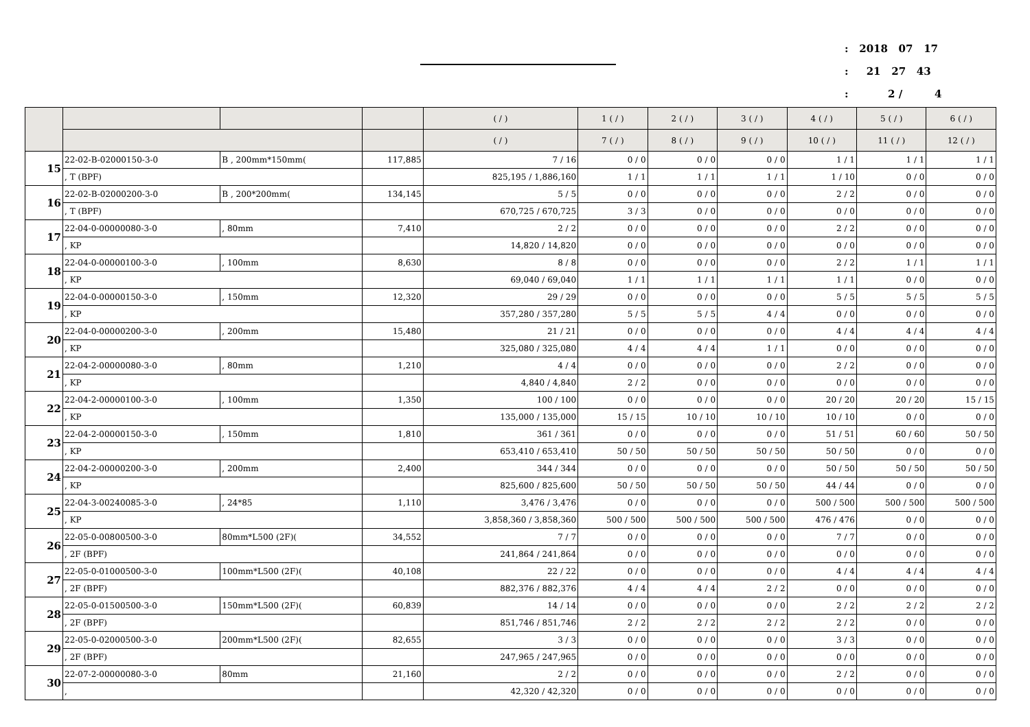: 2018 07 17
: 21 27 43
: 2 / 4
| | | | | ( / ) | 1 ( / ) | 2 ( / ) | 3 ( / ) | 4 ( / ) | 5 ( / ) | 6 ( / ) |
| --- | --- | --- | --- | --- | --- | --- | --- | --- | --- | --- |
| | | | | ( / ) | 7 ( / ) | 8 ( / ) | 9 ( / ) | 10 ( / ) | 11 ( / ) | 12 ( / ) |
| 15 | 22-02-B-02000150-3-0 | B , 200mm*150mm( | 117,885 | 7 / 16 | 0 / 0 | 0 / 0 | 0 / 0 | 1 / 1 | 1 / 1 | 1 / 1 |
| | , T (BPF) | | | 825,195 / 1,886,160 | 1 / 1 | 1 / 1 | 1 / 1 | 1 / 10 | 0 / 0 | 0 / 0 |
| 16 | 22-02-B-02000200-3-0 | B , 200*200mm( | 134,145 | 5 / 5 | 0 / 0 | 0 / 0 | 0 / 0 | 2 / 2 | 0 / 0 | 0 / 0 |
| | , T (BPF) | | | 670,725 / 670,725 | 3 / 3 | 0 / 0 | 0 / 0 | 0 / 0 | 0 / 0 | 0 / 0 |
| 17 | 22-04-0-00000080-3-0 | , 80mm | 7,410 | 2 / 2 | 0 / 0 | 0 / 0 | 0 / 0 | 2 / 2 | 0 / 0 | 0 / 0 |
| | , KP | | | 14,820 / 14,820 | 0 / 0 | 0 / 0 | 0 / 0 | 0 / 0 | 0 / 0 | 0 / 0 |
| 18 | 22-04-0-00000100-3-0 | , 100mm | 8,630 | 8 / 8 | 0 / 0 | 0 / 0 | 0 / 0 | 2 / 2 | 1 / 1 | 1 / 1 |
| | , KP | | | 69,040 / 69,040 | 1 / 1 | 1 / 1 | 1 / 1 | 1 / 1 | 0 / 0 | 0 / 0 |
| 19 | 22-04-0-00000150-3-0 | , 150mm | 12,320 | 29 / 29 | 0 / 0 | 0 / 0 | 0 / 0 | 5 / 5 | 5 / 5 | 5 / 5 |
| | , KP | | | 357,280 / 357,280 | 5 / 5 | 5 / 5 | 4 / 4 | 0 / 0 | 0 / 0 | 0 / 0 |
| 20 | 22-04-0-00000200-3-0 | , 200mm | 15,480 | 21 / 21 | 0 / 0 | 0 / 0 | 0 / 0 | 4 / 4 | 4 / 4 | 4 / 4 |
| | , KP | | | 325,080 / 325,080 | 4 / 4 | 4 / 4 | 1 / 1 | 0 / 0 | 0 / 0 | 0 / 0 |
| 21 | 22-04-2-00000080-3-0 | , 80mm | 1,210 | 4 / 4 | 0 / 0 | 0 / 0 | 0 / 0 | 2 / 2 | 0 / 0 | 0 / 0 |
| | , KP | | | 4,840 / 4,840 | 2 / 2 | 0 / 0 | 0 / 0 | 0 / 0 | 0 / 0 | 0 / 0 |
| 22 | 22-04-2-00000100-3-0 | , 100mm | 1,350 | 100 / 100 | 0 / 0 | 0 / 0 | 0 / 0 | 20 / 20 | 20 / 20 | 15 / 15 |
| | , KP | | | 135,000 / 135,000 | 15 / 15 | 10 / 10 | 10 / 10 | 10 / 10 | 0 / 0 | 0 / 0 |
| 23 | 22-04-2-00000150-3-0 | , 150mm | 1,810 | 361 / 361 | 0 / 0 | 0 / 0 | 0 / 0 | 51 / 51 | 60 / 60 | 50 / 50 |
| | , KP | | | 653,410 / 653,410 | 50 / 50 | 50 / 50 | 50 / 50 | 50 / 50 | 0 / 0 | 0 / 0 |
| 24 | 22-04-2-00000200-3-0 | , 200mm | 2,400 | 344 / 344 | 0 / 0 | 0 / 0 | 0 / 0 | 50 / 50 | 50 / 50 | 50 / 50 |
| | , KP | | | 825,600 / 825,600 | 50 / 50 | 50 / 50 | 50 / 50 | 44 / 44 | 0 / 0 | 0 / 0 |
| 25 | 22-04-3-00240085-3-0 | , 24*85 | 1,110 | 3,476 / 3,476 | 0 / 0 | 0 / 0 | 0 / 0 | 500 / 500 | 500 / 500 | 500 / 500 |
| | , KP | | | 3,858,360 / 3,858,360 | 500 / 500 | 500 / 500 | 500 / 500 | 476 / 476 | 0 / 0 | 0 / 0 |
| 26 | 22-05-0-00800500-3-0 | 80mm*L500 (2F)( | 34,552 | 7 / 7 | 0 / 0 | 0 / 0 | 0 / 0 | 7 / 7 | 0 / 0 | 0 / 0 |
| | , 2F (BPF) | | | 241,864 / 241,864 | 0 / 0 | 0 / 0 | 0 / 0 | 0 / 0 | 0 / 0 | 0 / 0 |
| 27 | 22-05-0-01000500-3-0 | 100mm*L500 (2F)( | 40,108 | 22 / 22 | 0 / 0 | 0 / 0 | 0 / 0 | 4 / 4 | 4 / 4 | 4 / 4 |
| | , 2F (BPF) | | | 882,376 / 882,376 | 4 / 4 | 4 / 4 | 2 / 2 | 0 / 0 | 0 / 0 | 0 / 0 |
| 28 | 22-05-0-01500500-3-0 | 150mm*L500 (2F)( | 60,839 | 14 / 14 | 0 / 0 | 0 / 0 | 0 / 0 | 2 / 2 | 2 / 2 | 2 / 2 |
| | , 2F (BPF) | | | 851,746 / 851,746 | 2 / 2 | 2 / 2 | 2 / 2 | 2 / 2 | 0 / 0 | 0 / 0 |
| 29 | 22-05-0-02000500-3-0 | 200mm*L500 (2F)( | 82,655 | 3 / 3 | 0 / 0 | 0 / 0 | 0 / 0 | 3 / 3 | 0 / 0 | 0 / 0 |
| | , 2F (BPF) | | | 247,965 / 247,965 | 0 / 0 | 0 / 0 | 0 / 0 | 0 / 0 | 0 / 0 | 0 / 0 |
| 30 | 22-07-2-00000080-3-0 | 80mm | 21,160 | 2 / 2 | 0 / 0 | 0 / 0 | 0 / 0 | 2 / 2 | 0 / 0 | 0 / 0 |
| | , | | | 42,320 / 42,320 | 0 / 0 | 0 / 0 | 0 / 0 | 0 / 0 | 0 / 0 | 0 / 0 |